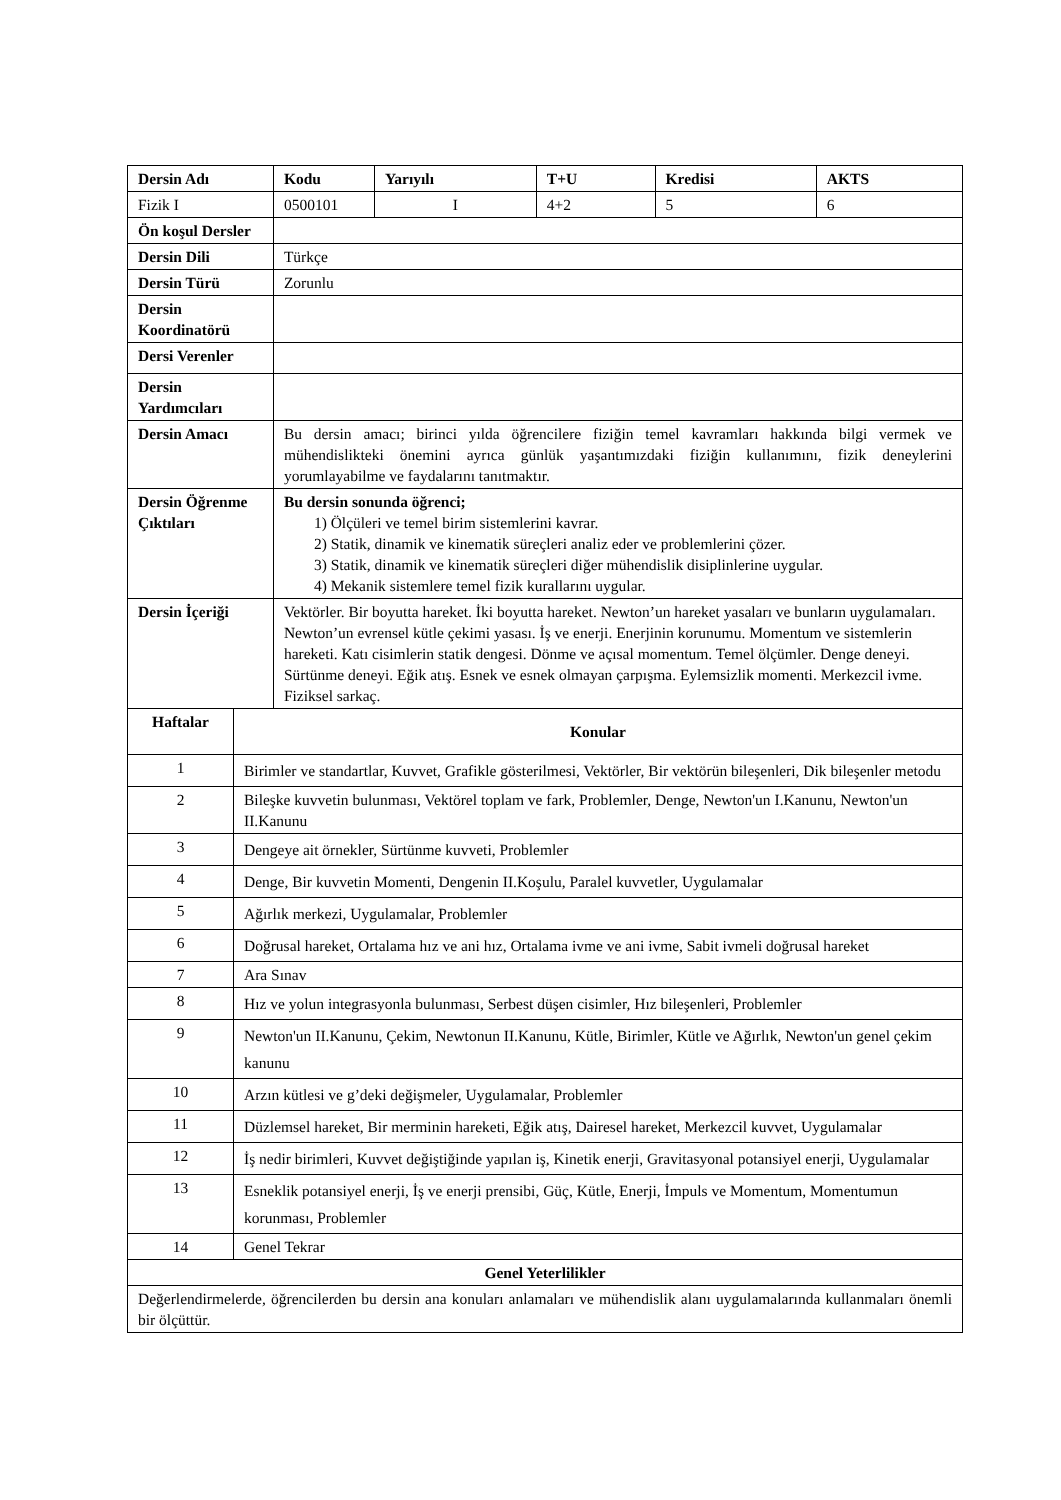| Dersin Adı | | | Kodu | Yarıyılı | T+U | Kredisi | AKTS |
| --- | --- | --- | --- | --- | --- | --- | --- |
| Fizik I | | | 0500101 | I | 4+2 | 5 | 6 |
| Ön koşul Dersler | | | | | | | |
| Dersin Dili | | Türkçe | | | | | |
| Dersin Türü | | Zorunlu | | | | | |
| Dersin Koordinatörü | | | | | | | |
| Dersi Verenler | | | | | | | |
| Dersin Yardımcıları | | | | | | | |
| Dersin Amacı | | Bu dersin amacı; birinci yılda öğrencilere fiziğin temel kavramları hakkında bilgi vermek ve mühendislikteki önemini ayrıca günlük yaşantımızdaki fiziğin kullanımını, fizik deneylerini yorumlayabilme ve faydalarını tanıtmaktır. | | | | | |
| Dersin Öğrenme Çıktıları | | Bu dersin sonunda öğrenci; 1) Ölçüleri ve temel birim sistemlerini kavrar. 2) Statik, dinamik ve kinematik süreçleri analiz eder ve problemlerini çözer. 3) Statik, dinamik ve kinematik süreçleri diğer mühendislik disiplinlerine uygular. 4) Mekanik sistemlere temel fizik kurallarını uygular. | | | | | |
| Dersin İçeriği | | Vektörler. Bir boyutta hareket. İki boyutta hareket. Newton’un hareket yasaları ve bunların uygulamaları. Newton’un evrensel kütle çekimi yasası. İş ve enerji. Enerjinin korunumu. Momentum ve sistemlerin hareketi. Katı cisimlerin statik dengesi. Dönme ve açısal momentum. Temel ölçümler. Denge deneyi. Sürtünme deneyi. Eğik atış. Esnek ve esnek olmayan çarpışma. Eylemsizlik momenti. Merkezcil ivme. Fiziksel sarkaç. | | | | | |
| Haftalar | Konular | | | | | | |
| 1 | Birimler ve standartlar, Kuvvet, Grafikle gösterilmesi, Vektörler, Bir vektörün bileşenleri, Dik bileşenler metodu | | | | | | |
| 2 | Bileşke kuvvetin bulunması, Vektörel toplam ve fark, Problemler, Denge, Newton'un I.Kanunu, Newton'un II.Kanunu | | | | | | |
| 3 | Dengeye ait örnekler, Sürtünme kuvveti, Problemler | | | | | | |
| 4 | Denge, Bir kuvvetin Momenti, Dengenin II.Koşulu, Paralel kuvvetler, Uygulamalar | | | | | | |
| 5 | Ağırlık merkezi, Uygulamalar, Problemler | | | | | | |
| 6 | Doğrusal hareket, Ortalama hız ve ani hız, Ortalama ivme ve ani ivme, Sabit ivmeli doğrusal hareket | | | | | | |
| 7 | Ara Sınav | | | | | | |
| 8 | Hız ve yolun integrasyonla bulunması, Serbest düşen cisimler, Hız bileşenleri, Problemler | | | | | | |
| 9 | Newton'un II.Kanunu, Çekim, Newtonun II.Kanunu, Kütle, Birimler, Kütle ve Ağırlık, Newton'un genel çekim kanunu | | | | | | |
| 10 | Arzın kütlesi ve g’deki değişmeler, Uygulamalar, Problemler | | | | | | |
| 11 | Düzlemsel hareket, Bir merminin hareketi, Eğik atış, Dairesel hareket, Merkezcil kuvvet, Uygulamalar | | | | | | |
| 12 | İş nedir birimleri, Kuvvet değiştiğinde yapılan iş, Kinetik enerji, Gravitasyonal potansiyel enerji, Uygulamalar | | | | | | |
| 13 | Esneklik potansiyel enerji, İş ve enerji prensibi, Güç, Kütle, Enerji, İmpuls ve Momentum, Momentumun korunması, Problemler | | | | | | |
| 14 | Genel Tekrar | | | | | | |
| Genel Yeterlilikler | | | | | | | |
| Değerlendirmelerde, öğrencilerden bu dersin ana konuları anlamaları ve mühendislik alanı uygulamalarında kullanmaları önemli bir ölçüttür. | | | | | | | |